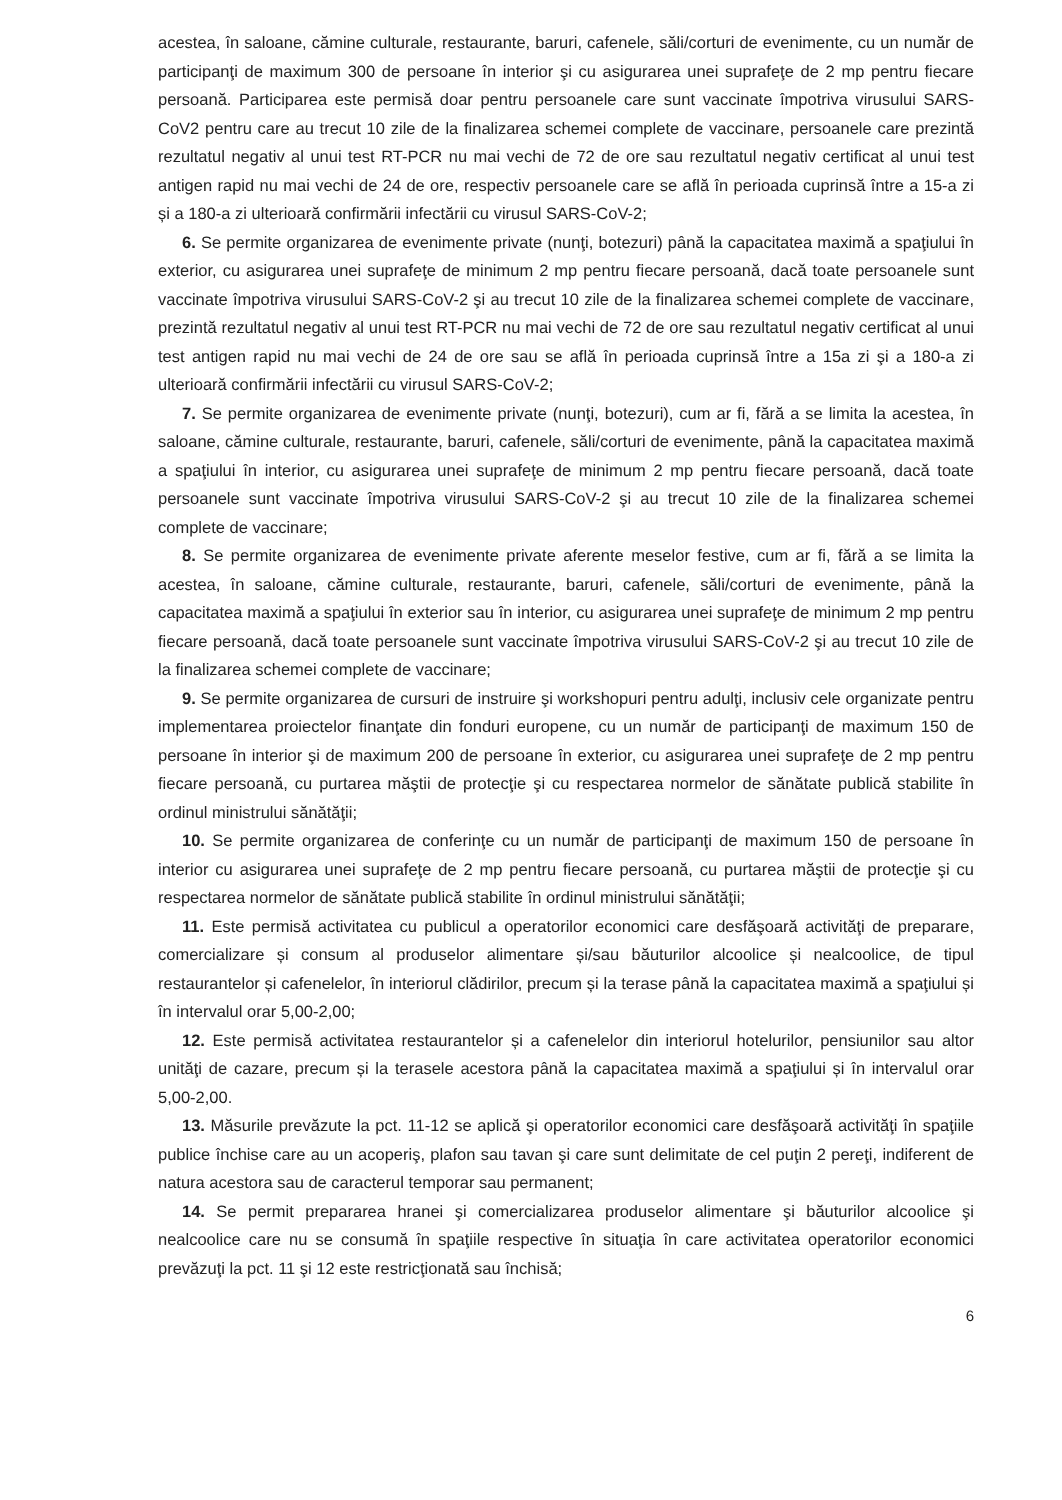acestea, în saloane, cămine culturale, restaurante, baruri, cafenele, săli/corturi de evenimente, cu un număr de participanţi de maximum 300 de persoane în interior şi cu asigurarea unei suprafeţe de 2 mp pentru fiecare persoană. Participarea este permisă doar pentru persoanele care sunt vaccinate împotriva virusului SARS-CoV2 pentru care au trecut 10 zile de la finalizarea schemei complete de vaccinare, persoanele care prezintă rezultatul negativ al unui test RT-PCR nu mai vechi de 72 de ore sau rezultatul negativ certificat al unui test antigen rapid nu mai vechi de 24 de ore, respectiv persoanele care se află în perioada cuprinsă între a 15-a zi și a 180-a zi ulterioară confirmării infectării cu virusul SARS-CoV-2;
6. Se permite organizarea de evenimente private (nunţi, botezuri) până la capacitatea maximă a spaţiului în exterior, cu asigurarea unei suprafeţe de minimum 2 mp pentru fiecare persoană, dacă toate persoanele sunt vaccinate împotriva virusului SARS-CoV-2 şi au trecut 10 zile de la finalizarea schemei complete de vaccinare, prezintă rezultatul negativ al unui test RT-PCR nu mai vechi de 72 de ore sau rezultatul negativ certificat al unui test antigen rapid nu mai vechi de 24 de ore sau se află în perioada cuprinsă între a 15a zi şi a 180-a zi ulterioară confirmării infectării cu virusul SARS-CoV-2;
7. Se permite organizarea de evenimente private (nunţi, botezuri), cum ar fi, fără a se limita la acestea, în saloane, cămine culturale, restaurante, baruri, cafenele, săli/corturi de evenimente, până la capacitatea maximă a spaţiului în interior, cu asigurarea unei suprafeţe de minimum 2 mp pentru fiecare persoană, dacă toate persoanele sunt vaccinate împotriva virusului SARS-CoV-2 şi au trecut 10 zile de la finalizarea schemei complete de vaccinare;
8. Se permite organizarea de evenimente private aferente meselor festive, cum ar fi, fără a se limita la acestea, în saloane, cămine culturale, restaurante, baruri, cafenele, săli/corturi de evenimente, până la capacitatea maximă a spaţiului în exterior sau în interior, cu asigurarea unei suprafeţe de minimum 2 mp pentru fiecare persoană, dacă toate persoanele sunt vaccinate împotriva virusului SARS-CoV-2 şi au trecut 10 zile de la finalizarea schemei complete de vaccinare;
9. Se permite organizarea de cursuri de instruire şi workshopuri pentru adulţi, inclusiv cele organizate pentru implementarea proiectelor finanţate din fonduri europene, cu un număr de participanţi de maximum 150 de persoane în interior şi de maximum 200 de persoane în exterior, cu asigurarea unei suprafeţe de 2 mp pentru fiecare persoană, cu purtarea măştii de protecţie şi cu respectarea normelor de sănătate publică stabilite în ordinul ministrului sănătăţii;
10. Se permite organizarea de conferinţe cu un număr de participanţi de maximum 150 de persoane în interior cu asigurarea unei suprafeţe de 2 mp pentru fiecare persoană, cu purtarea măştii de protecţie şi cu respectarea normelor de sănătate publică stabilite în ordinul ministrului sănătăţii;
11. Este permisă activitatea cu publicul a operatorilor economici care desfăşoară activităţi de preparare, comercializare și consum al produselor alimentare și/sau băuturilor alcoolice și nealcoolice, de tipul restaurantelor și cafenelelor, în interiorul clădirilor, precum și la terase până la capacitatea maximă a spaţiului și în intervalul orar 5,00-2,00;
12. Este permisă activitatea restaurantelor și a cafenelelor din interiorul hotelurilor, pensiunilor sau altor unităţi de cazare, precum și la terasele acestora până la capacitatea maximă a spaţiului și în intervalul orar 5,00-2,00.
13. Măsurile prevăzute la pct. 11-12 se aplică şi operatorilor economici care desfăşoară activităţi în spaţiile publice închise care au un acoperiş, plafon sau tavan şi care sunt delimitate de cel puţin 2 pereţi, indiferent de natura acestora sau de caracterul temporar sau permanent;
14. Se permit prepararea hranei şi comercializarea produselor alimentare şi băuturilor alcoolice şi nealcoolice care nu se consumă în spaţiile respective în situaţia în care activitatea operatorilor economici prevăzuţi la pct. 11 şi 12 este restricţionată sau închisă;
6